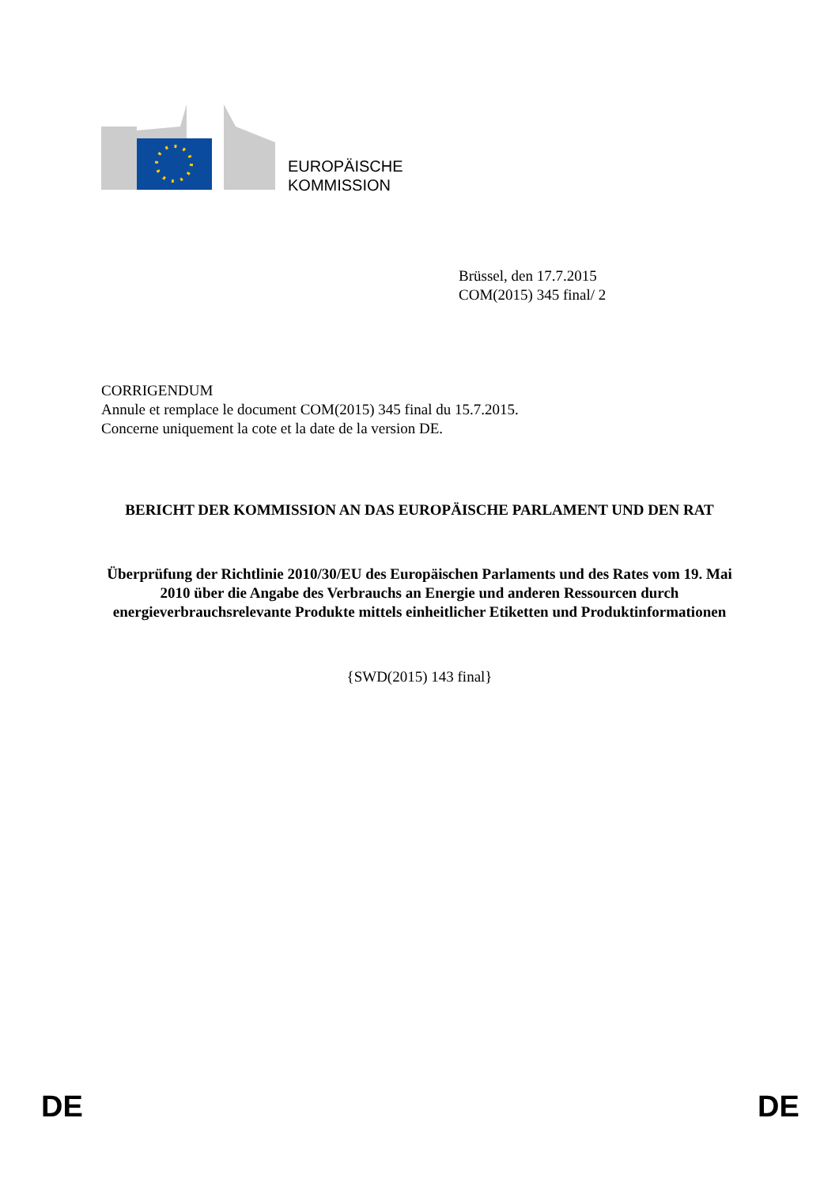EUROPÄISCHE
KOMMISSION
Brüssel, den 17.7.2015
COM(2015) 345 final/ 2
CORRIGENDUM
Annule et remplace le document COM(2015) 345 final du 15.7.2015.
Concerne uniquement la cote et la date de la version DE.
BERICHT DER KOMMISSION AN DAS EUROPÄISCHE PARLAMENT UND DEN RAT
Überprüfung der Richtlinie 2010/30/EU des Europäischen Parlaments und des Rates vom 19. Mai 2010 über die Angabe des Verbrauchs an Energie und anderen Ressourcen durch energieverbrauchsrelevante Produkte mittels einheitlicher Etiketten und Produktinformationen
{SWD(2015) 143 final}
DE DE